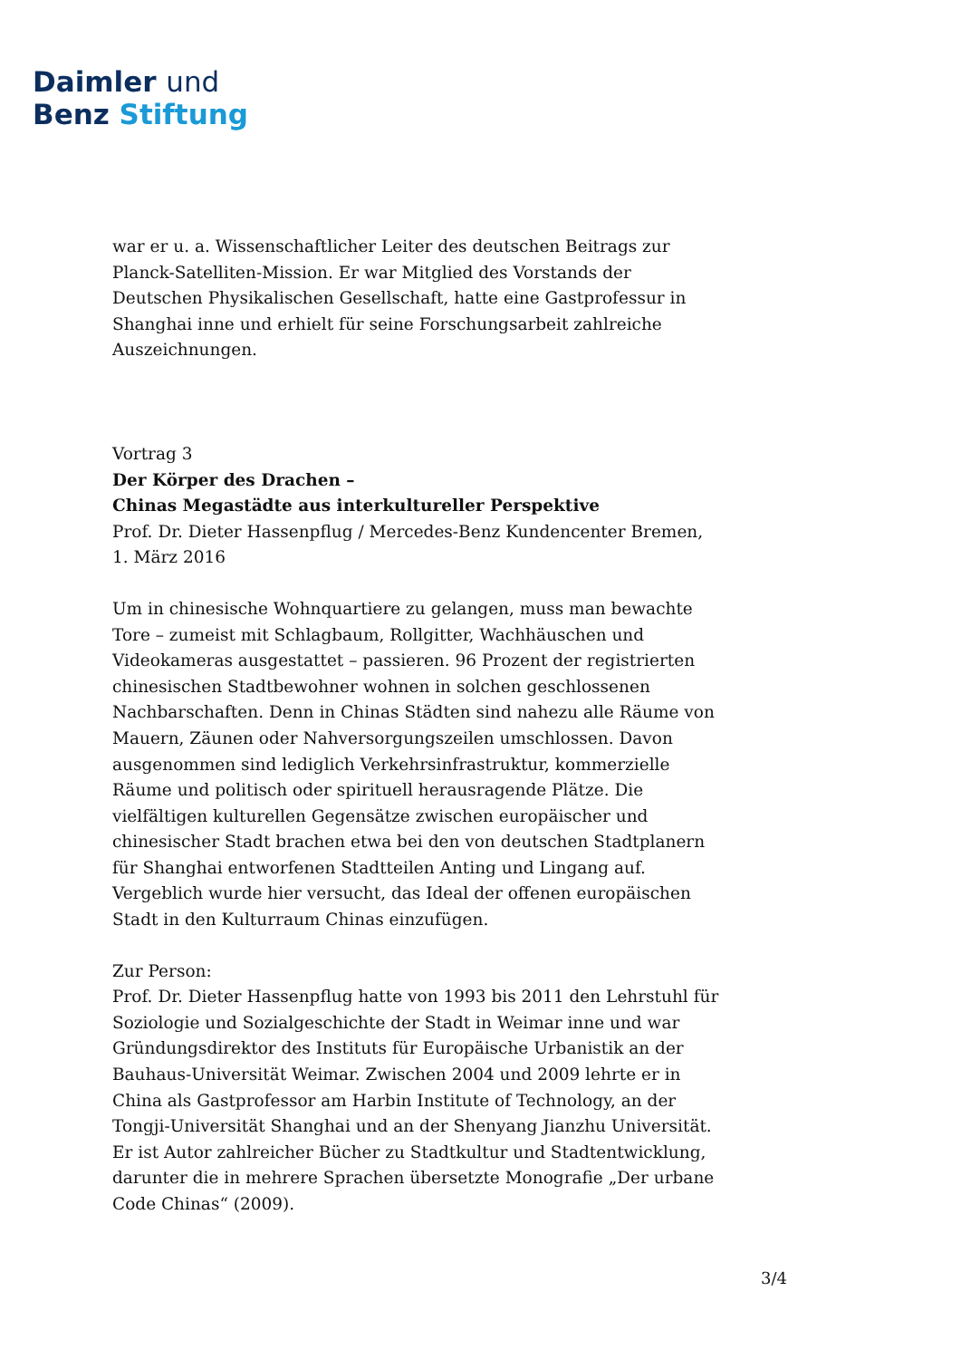Daimler und
Benz Stiftung
war er u. a. Wissenschaftlicher Leiter des deutschen Beitrags zur Planck-Satelliten-Mission. Er war Mitglied des Vorstands der Deutschen Physikalischen Gesellschaft, hatte eine Gastprofessur in Shanghai inne und erhielt für seine Forschungsarbeit zahlreiche Auszeichnungen.
Vortrag 3
Der Körper des Drachen –
Chinas Megastädte aus interkultureller Perspektive
Prof. Dr. Dieter Hassenpflug / Mercedes-Benz Kundencenter Bremen,
1. März 2016
Um in chinesische Wohnquartiere zu gelangen, muss man bewachte Tore – zumeist mit Schlagbaum, Rollgitter, Wachhäuschen und Videokameras ausgestattet – passieren. 96 Prozent der registrierten chinesischen Stadtbewohner wohnen in solchen geschlossenen Nachbarschaften. Denn in Chinas Städten sind nahezu alle Räume von Mauern, Zäunen oder Nahversorgungszeilen umschlossen. Davon ausgenommen sind lediglich Verkehrsinfrastruktur, kommerzielle Räume und politisch oder spirituell herausragende Plätze. Die vielfältigen kulturellen Gegensätze zwischen europäischer und chinesischer Stadt brachen etwa bei den von deutschen Stadtplanern für Shanghai entworfenen Stadtteilen Anting und Lingang auf. Vergeblich wurde hier versucht, das Ideal der offenen europäischen Stadt in den Kulturraum Chinas einzufügen.
Zur Person:
Prof. Dr. Dieter Hassenpflug hatte von 1993 bis 2011 den Lehrstuhl für Soziologie und Sozialgeschichte der Stadt in Weimar inne und war Gründungsdirektor des Instituts für Europäische Urbanistik an der Bauhaus-Universität Weimar. Zwischen 2004 und 2009 lehrte er in China als Gastprofessor am Harbin Institute of Technology, an der Tongji-Universität Shanghai und an der Shenyang Jianzhu Universität. Er ist Autor zahlreicher Bücher zu Stadtkultur und Stadtentwicklung, darunter die in mehrere Sprachen übersetzte Monografie „Der urbane Code Chinas“ (2009).
3/4